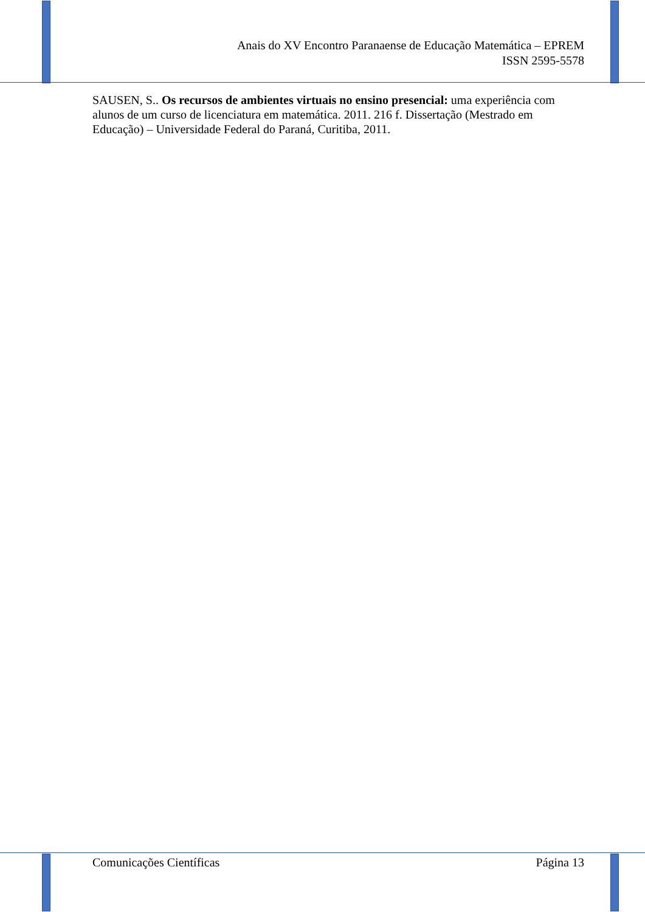Anais do XV Encontro Paranaense de Educação Matemática – EPREM
ISSN 2595-5578
SAUSEN, S.. Os recursos de ambientes virtuais no ensino presencial: uma experiência com alunos de um curso de licenciatura em matemática. 2011. 216 f. Dissertação (Mestrado em Educação) – Universidade Federal do Paraná, Curitiba, 2011.
Comunicações Científicas Página 13